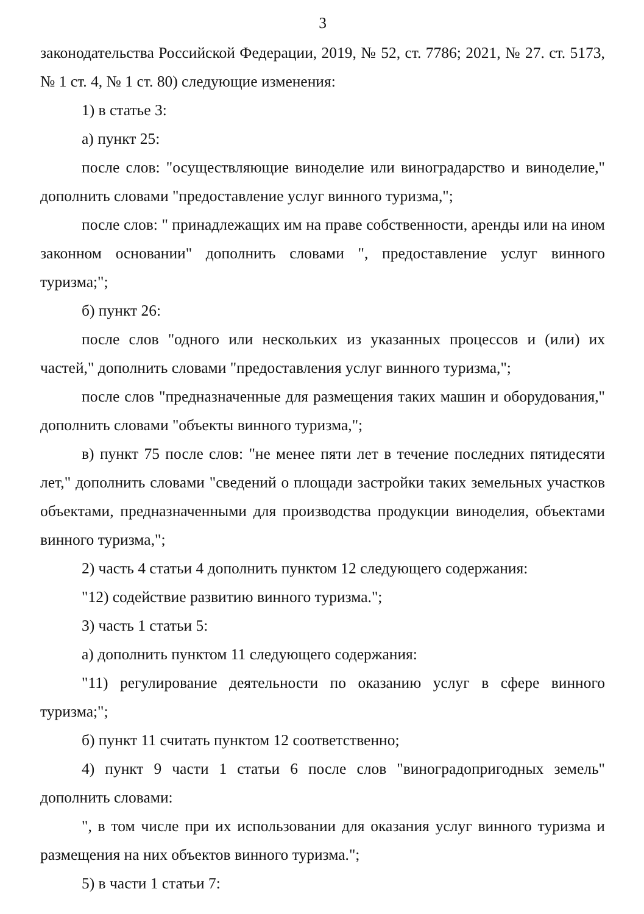3
законодательства Российской Федерации, 2019, № 52, ст. 7786; 2021, № 27. ст. 5173, № 1 ст. 4, № 1 ст. 80) следующие изменения:
1) в статье 3:
а) пункт 25:
после слов: "осуществляющие виноделие или виноградарство и виноделие," дополнить словами "предоставление услуг винного туризма,";
после слов: " принадлежащих им на праве собственности, аренды или на ином законном основании" дополнить словами ", предоставление услуг винного туризма;";
б) пункт 26:
после слов "одного или нескольких из указанных процессов и (или) их частей," дополнить словами "предоставления услуг винного туризма,";
после слов "предназначенные для размещения таких машин и оборудования," дополнить словами "объекты винного туризма,";
в) пункт 75 после слов: "не менее пяти лет в течение последних пятидесяти лет," дополнить словами "сведений о площади застройки таких земельных участков объектами, предназначенными для производства продукции виноделия, объектами винного туризма,";
2) часть 4 статьи 4 дополнить пунктом 12 следующего содержания:
"12) содействие развитию винного туризма.";
3) часть 1 статьи 5:
а) дополнить пунктом 11 следующего содержания:
"11) регулирование деятельности по оказанию услуг в сфере винного туризма;";
б) пункт 11 считать пунктом 12 соответственно;
4) пункт 9 части 1 статьи 6 после слов "виноградопригодных земель" дополнить словами:
", в том числе при их использовании для оказания услуг винного туризма и размещения на них объектов винного туризма.";
5) в части 1 статьи 7: